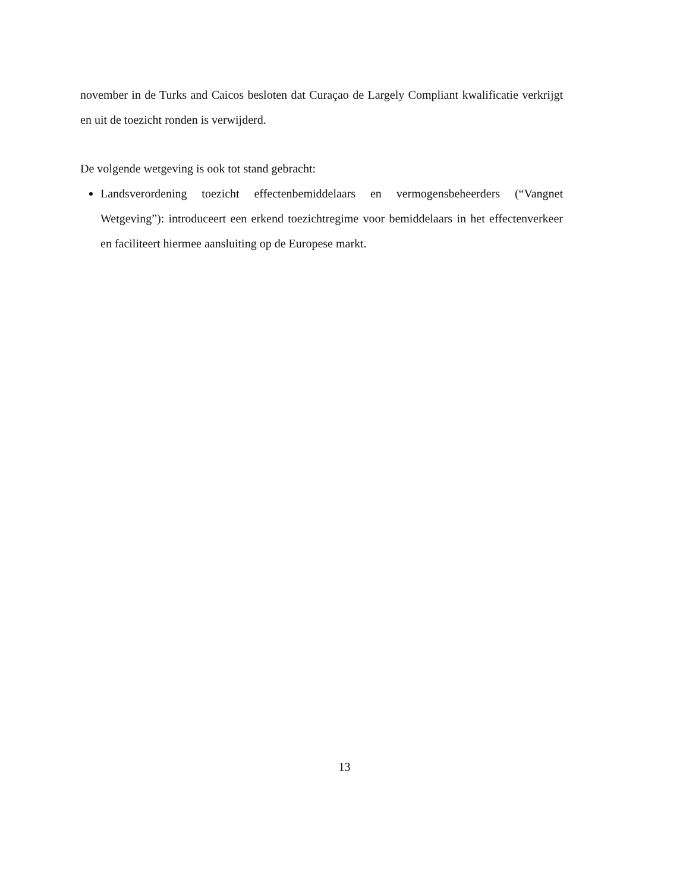november in de Turks and Caicos besloten dat Curaçao de Largely Compliant kwalificatie verkrijgt en uit de toezicht ronden is verwijderd.
De volgende wetgeving is ook tot stand gebracht:
Landsverordening toezicht effectenbemiddelaars en vermogensbeheerders (“Vangnet Wetgeving”): introduceert een erkend toezichtregime voor bemiddelaars in het effectenverkeer en faciliteert hiermee aansluiting op de Europese markt.
13